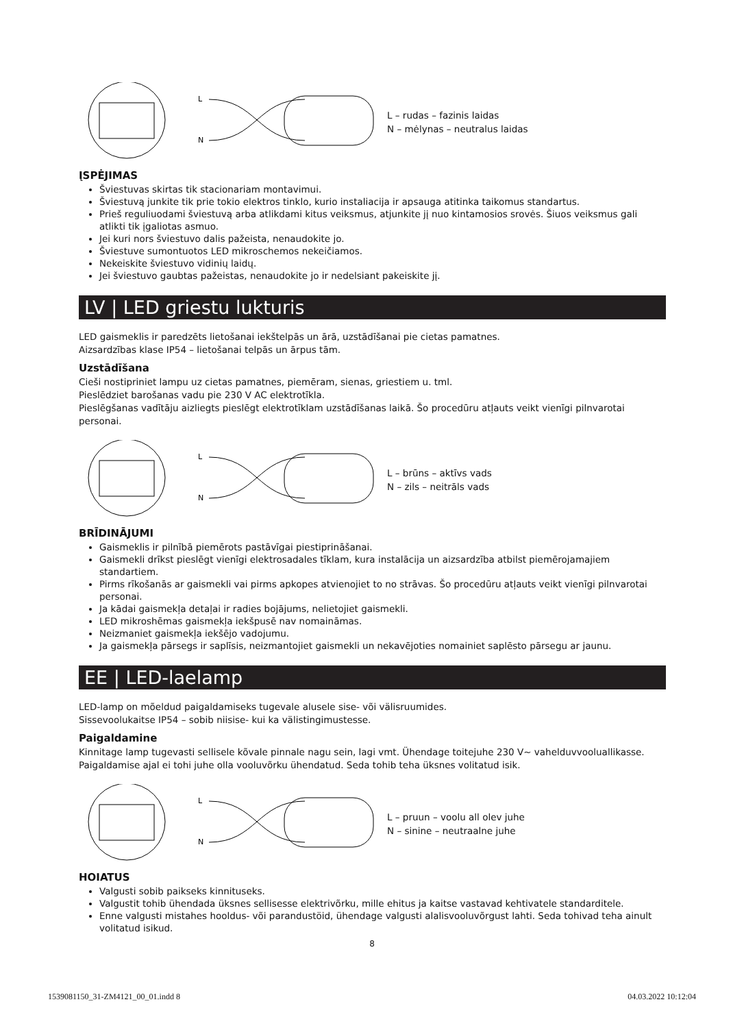L
N
L – rudas – fazinis laidas
N – mėlynas – neutralus laidas
ĮSPĖJIMAS
Šviestuvas skirtas tik stacionariam montavimui.
Šviestuvą junkite tik prie tokio elektros tinklo, kurio instaliacija ir apsauga atitinka taikomus standartus.
Prieš reguliuodami šviestuvą arba atlikdami kitus veiksmus, atjunkite jį nuo kintamosios srovės. Šiuos veiksmus gali atlikti tik įgaliotas asmuo.
Jei kuri nors šviestuvo dalis pažeista, nenaudokite jo.
Šviestuve sumontuotos LED mikroschemos nekeičiamos.
Nekeiskite šviestuvo vidinių laidų.
Jei šviestuvo gaubtas pažeistas, nenaudokite jo ir nedelsiant pakeiskite jį.
LV | LED griestu lukturis
LED gaismeklis ir paredzēts lietošanai iekštelpās un ārā, uzstādīšanai pie cietas pamatnes.
Aizsardzības klase IP54 – lietošanai telpās un ārpus tām.
Uzstādīšana
Cieši nostipriniet lampu uz cietas pamatnes, piemēram, sienas, griestiem u. tml.
Pieslēdziet barošanas vadu pie 230 V AC elektrotīkla.
Pieslēgšanas vadītāju aizliegts pieslēgt elektrotīklam uzstādīšanas laikā. Šo procedūru atļauts veikt vienīgi pilnvarotai personai.
L
N
L – brūns – aktīvs vads
N – zils – neitrāls vads
BRĪDINĀJUMI
Gaismeklis ir pilnībā piemērots pastāvīgai piestiprināšanai.
Gaismekli drīkst pieslēgt vienīgi elektrosadales tīklam, kura instalācija un aizsardzība atbilst piemērojamajiem standartiem.
Pirms rīkošanās ar gaismekli vai pirms apkopes atvienojiet to no strāvas. Šo procedūru atļauts veikt vienīgi pilnvarotai personai.
Ja kādai gaismekļa detaļai ir radies bojājums, nelietojiet gaismekli.
LED mikroshēmas gaismekļa iekšpusē nav nomaināmas.
Neizmaniet gaismekļa iekšējo vadojumu.
Ja gaismekļa pārsegs ir saplīsis, neizmantojiet gaismekli un nekavējoties nomainiet saplēsto pārsegu ar jaunu.
EE | LED-laelamp
LED-lamp on mõeldud paigaldamiseks tugevale alusele sise- või välisruumides.
Sissevoolukaitse IP54 – sobib niisise- kui ka välistingimustesse.
Paigaldamine
Kinnitage lamp tugevasti sellisele kõvale pinnale nagu sein, lagi vmt. Ühendage toitejuhe 230 V~ vahelduvvooluallikasse. Paigaldamise ajal ei tohi juhe olla vooluvõrku ühendatud. Seda tohib teha üksnes volitatud isik.
L
N
L – pruun – voolu all olev juhe
N – sinine – neutraalne juhe
HOIATUS
Valgusti sobib paikseks kinnituseks.
Valgustit tohib ühendada üksnes sellisesse elektrivõrku, mille ehitus ja kaitse vastavad kehtivatele standarditele.
Enne valgusti mistahes hooldus- või parandustöid, ühendage valgusti alalisvooluvõrgust lahti. Seda tohivad teha ainult volitatud isikud.
8
1539081150_31-ZM4121_00_01.indd 8 04.03.2022 10:12:04